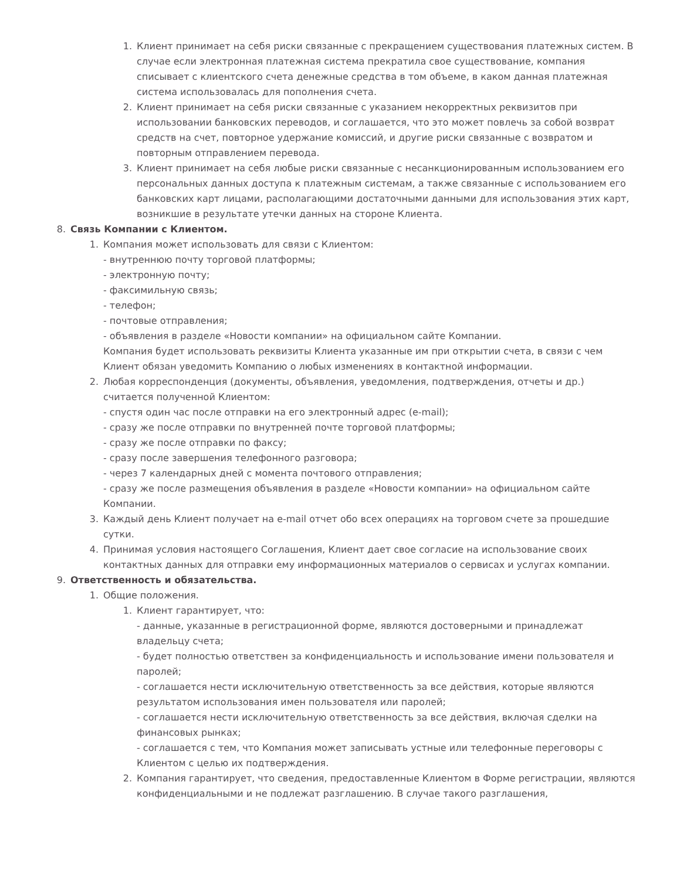1.
Клиент принимает на себя риски связанные с прекращением существования платежных систем. В случае если электронная платежная система прекратила свое существование, компания списывает с клиентского счета денежные средства в том объеме, в каком данная платежная система использовалась для пополнения счета.
2.
Клиент принимает на себя риски связанные с указанием некорректных реквизитов при использовании банковских переводов, и соглашается, что это может повлечь за собой возврат средств на счет, повторное удержание комиссий, и другие риски связанные с возвратом и повторным отправлением перевода.
3.
Клиент принимает на себя любые риски связанные с несанкционированным использованием его персональных данных доступа к платежным системам, а также связанные с использованием его банковских карт лицами, располагающими достаточными данными для использования этих карт, возникшие в результате утечки данных на стороне Клиента.
8.
Связь Компании с Клиентом.
1.
Компания может использовать для связи с Клиентом:
- внутреннюю почту торговой платформы;
- электронную почту;
- факсимильную связь;
- телефон;
- почтовые отправления;
- объявления в разделе «Новости компании» на официальном сайте Компании.
Компания будет использовать реквизиты Клиента указанные им при открытии счета, в связи с чем Клиент обязан уведомить Компанию о любых изменениях в контактной информации.
2.
Любая корреспонденция (документы, объявления, уведомления, подтверждения, отчеты и др.) считается полученной Клиентом:
- спустя один час после отправки на его электронный адрес (e-mail);
- сразу же после отправки по внутренней почте торговой платформы;
- сразу же после отправки по факсу;
- сразу после завершения телефонного разговора;
- через 7 календарных дней с момента почтового отправления;
- сразу же после размещения объявления в разделе «Новости компании» на официальном сайте Компании.
3.
Каждый день Клиент получает на e-mail отчет обо всех операциях на торговом счете за прошедшие сутки.
4.
Принимая условия настоящего Соглашения, Клиент дает свое согласие на использование своих контактных данных для отправки ему информационных материалов о сервисах и услугах компании.
9.
Ответственность и обязательства.
1.
Общие положения.
1.
Клиент гарантирует, что:
- данные, указанные в регистрационной форме, являются достоверными и принадлежат владельцу счета;
- будет полностью ответствен за конфиденциальность и использование имени пользователя и паролей;
- соглашается нести исключительную ответственность за все действия, которые являются результатом использования имен пользователя или паролей;
- соглашается нести исключительную ответственность за все действия, включая сделки на финансовых рынках;
- соглашается с тем, что Компания может записывать устные или телефонные переговоры с Клиентом с целью их подтверждения.
2.
Компания гарантирует, что сведения, предоставленные Клиентом в Форме регистрации, являются конфиденциальными и не подлежат разглашению. В случае такого разглашения,